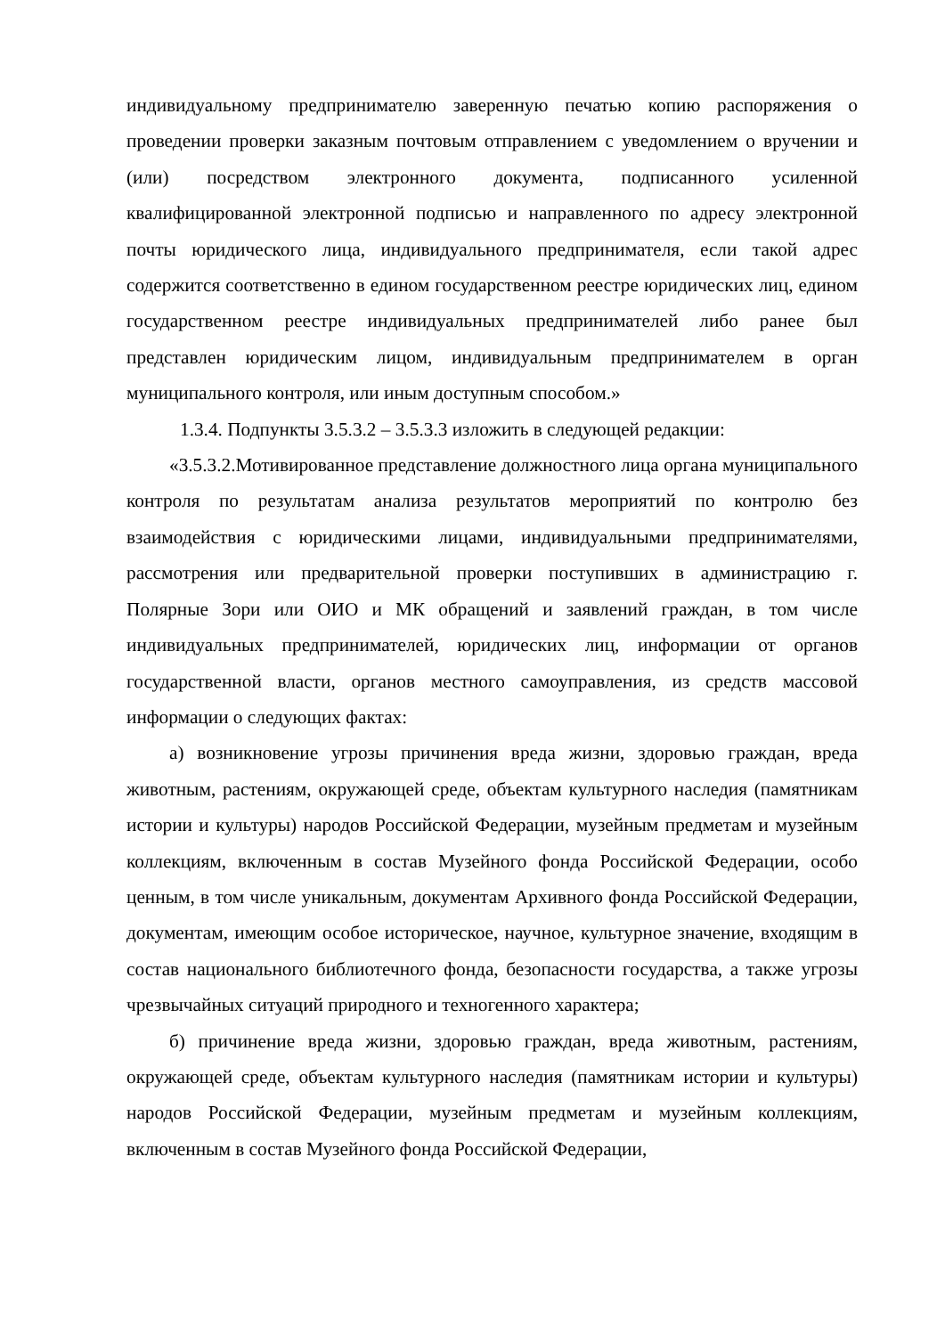индивидуальному предпринимателю заверенную печатью копию распоряжения о проведении проверки заказным почтовым отправлением с уведомлением о вручении и (или) посредством электронного документа, подписанного усиленной квалифицированной электронной подписью и направленного по адресу электронной почты юридического лица, индивидуального предпринимателя, если такой адрес содержится соответственно в едином государственном реестре юридических лиц, едином государственном реестре индивидуальных предпринимателей либо ранее был представлен юридическим лицом, индивидуальным предпринимателем в орган муниципального контроля, или иным доступным способом.»
1.3.4. Подпункты 3.5.3.2 – 3.5.3.3 изложить в следующей редакции:
«3.5.3.2.Мотивированное представление должностного лица органа муниципального контроля по результатам анализа результатов мероприятий по контролю без взаимодействия с юридическими лицами, индивидуальными предпринимателями, рассмотрения или предварительной проверки поступивших в администрацию г. Полярные Зори или ОИО и МК обращений и заявлений граждан, в том числе индивидуальных предпринимателей, юридических лиц, информации от органов государственной власти, органов местного самоуправления, из средств массовой информации о следующих фактах:
а) возникновение угрозы причинения вреда жизни, здоровью граждан, вреда животным, растениям, окружающей среде, объектам культурного наследия (памятникам истории и культуры) народов Российской Федерации, музейным предметам и музейным коллекциям, включенным в состав Музейного фонда Российской Федерации, особо ценным, в том числе уникальным, документам Архивного фонда Российской Федерации, документам, имеющим особое историческое, научное, культурное значение, входящим в состав национального библиотечного фонда, безопасности государства, а также угрозы чрезвычайных ситуаций природного и техногенного характера;
б) причинение вреда жизни, здоровью граждан, вреда животным, растениям, окружающей среде, объектам культурного наследия (памятникам истории и культуры) народов Российской Федерации, музейным предметам и музейным коллекциям, включенным в состав Музейного фонда Российской Федерации,